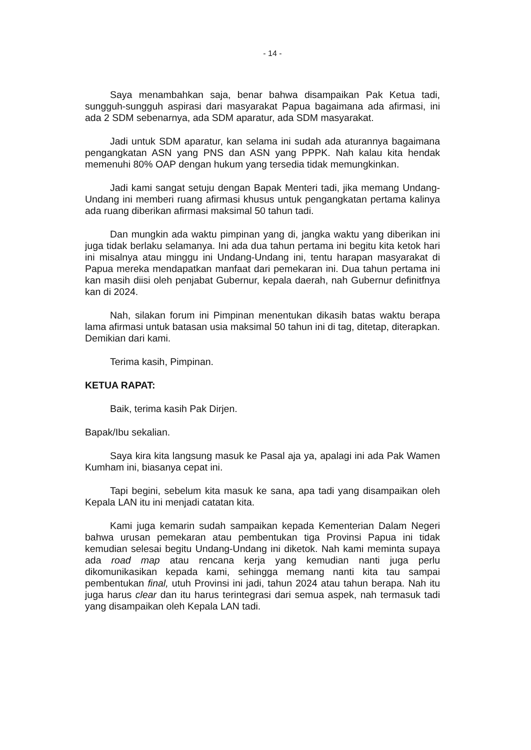- 14 -
Saya menambahkan saja, benar bahwa disampaikan Pak Ketua tadi, sungguh-sungguh aspirasi dari masyarakat Papua bagaimana ada afirmasi, ini ada 2 SDM sebenarnya, ada SDM aparatur, ada SDM masyarakat.
Jadi untuk SDM aparatur, kan selama ini sudah ada aturannya bagaimana pengangkatan ASN yang PNS dan ASN yang PPPK. Nah kalau kita hendak memenuhi 80% OAP dengan hukum yang tersedia tidak memungkinkan.
Jadi kami sangat setuju dengan Bapak Menteri tadi, jika memang Undang-Undang ini memberi ruang afirmasi khusus untuk pengangkatan pertama kalinya ada ruang diberikan afirmasi maksimal 50 tahun tadi.
Dan mungkin ada waktu pimpinan yang di, jangka waktu yang diberikan ini juga tidak berlaku selamanya. Ini ada dua tahun pertama ini begitu kita ketok hari ini misalnya atau minggu ini Undang-Undang ini, tentu harapan masyarakat di Papua mereka mendapatkan manfaat dari pemekaran ini. Dua tahun pertama ini kan masih diisi oleh penjabat Gubernur, kepala daerah, nah Gubernur definitfnya kan di 2024.
Nah, silakan forum ini Pimpinan menentukan dikasih batas waktu berapa lama afirmasi untuk batasan usia maksimal 50 tahun ini di tag, ditetap, diterapkan. Demikian dari kami.
Terima kasih, Pimpinan.
KETUA RAPAT:
Baik, terima kasih Pak Dirjen.
Bapak/Ibu sekalian.
Saya kira kita langsung masuk ke Pasal aja ya, apalagi ini ada Pak Wamen Kumham ini, biasanya cepat ini.
Tapi begini, sebelum kita masuk ke sana, apa tadi yang disampaikan oleh Kepala LAN itu ini menjadi catatan kita.
Kami juga kemarin sudah sampaikan kepada Kementerian Dalam Negeri bahwa urusan pemekaran atau pembentukan tiga Provinsi Papua ini tidak kemudian selesai begitu Undang-Undang ini diketok. Nah kami meminta supaya ada road map atau rencana kerja yang kemudian nanti juga perlu dikomunikasikan kepada kami, sehingga memang nanti kita tau sampai pembentukan final, utuh Provinsi ini jadi, tahun 2024 atau tahun berapa. Nah itu juga harus clear dan itu harus terintegrasi dari semua aspek, nah termasuk tadi yang disampaikan oleh Kepala LAN tadi.